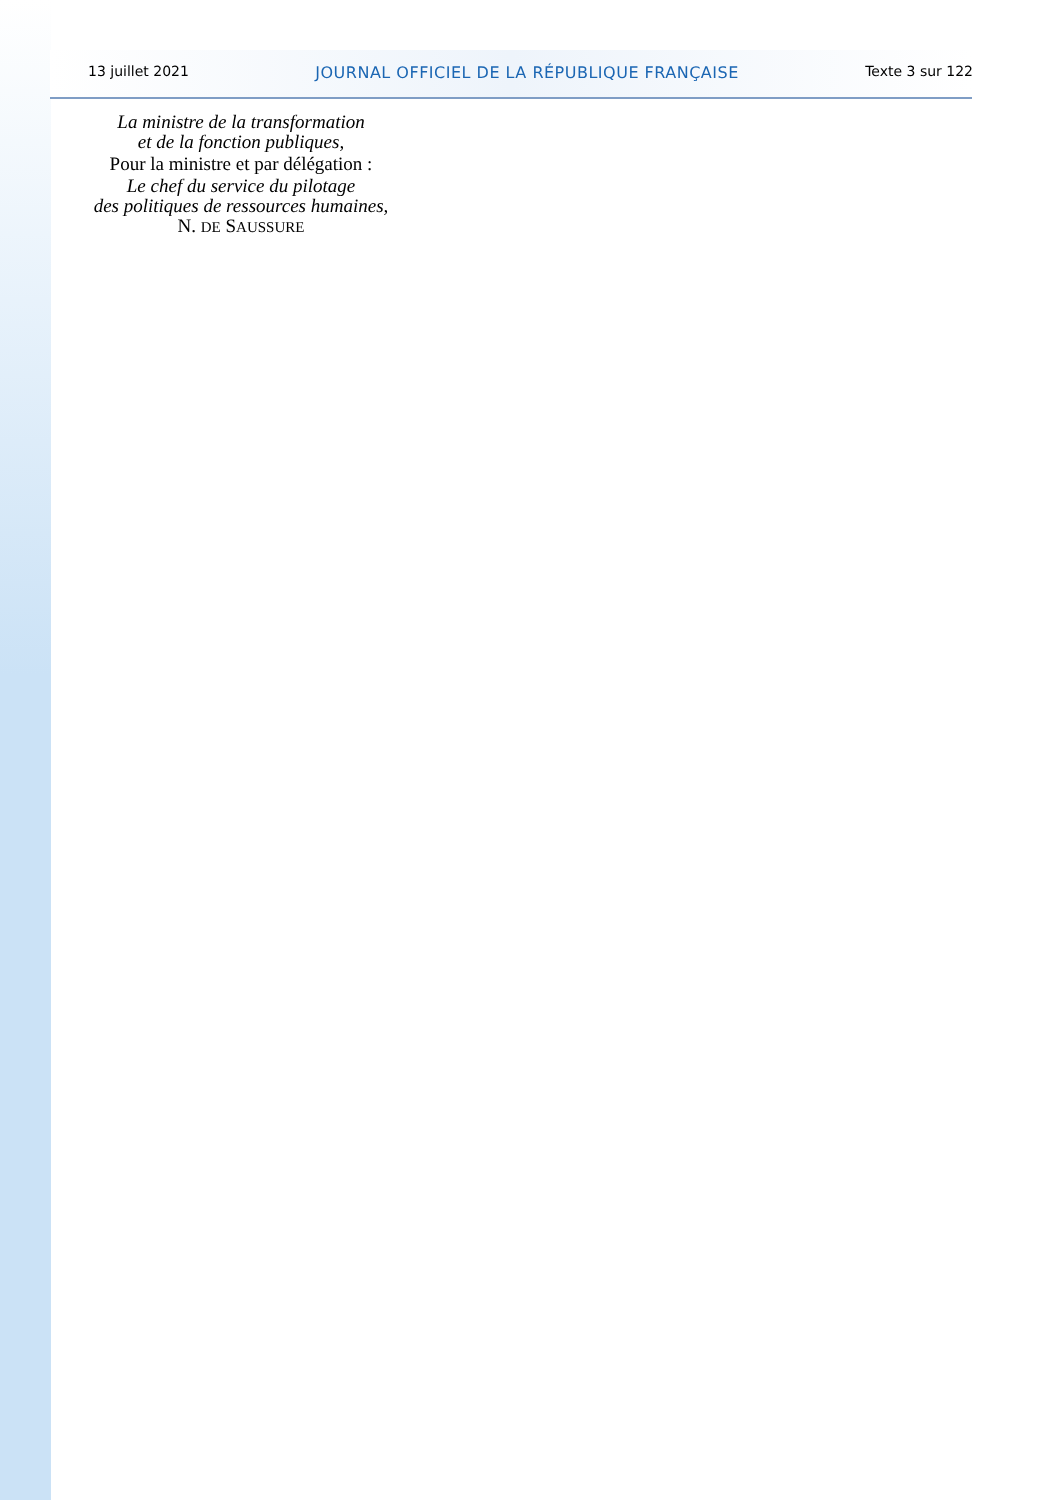13 juillet 2021 JOURNAL OFFICIEL DE LA RÉPUBLIQUE FRANÇAISE Texte 3 sur 122
La ministre de la transformation
et de la fonction publiques,
Pour la ministre et par délégation :
Le chef du service du pilotage
des politiques de ressources humaines,
N. DE SAUSSURE